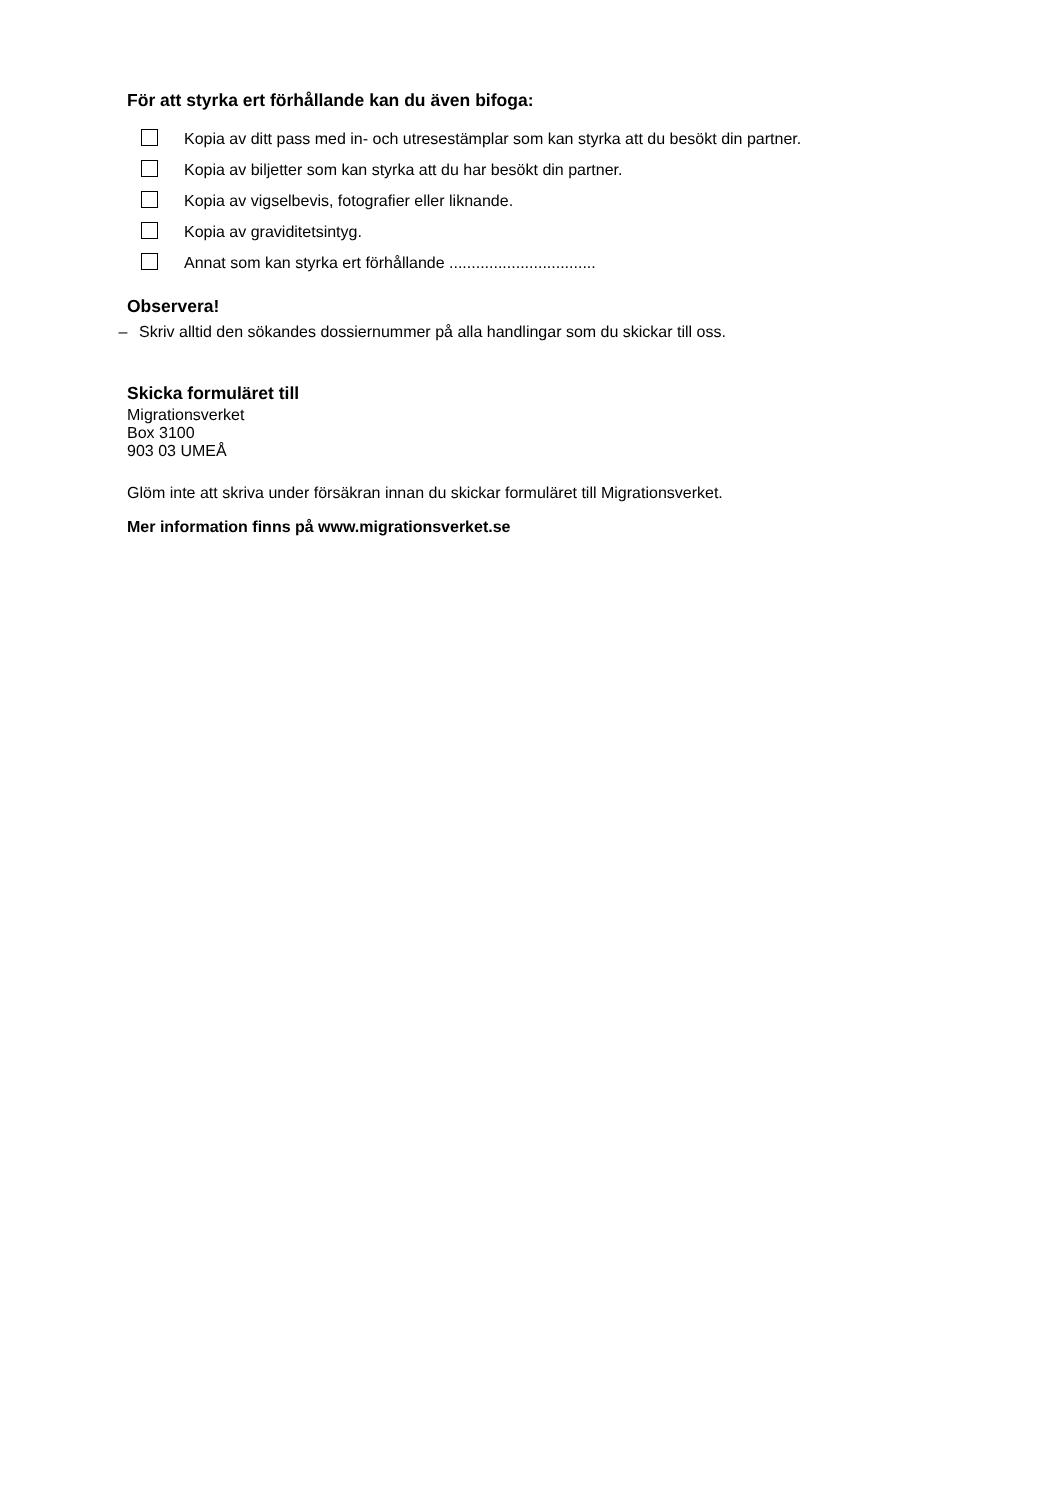För att styrka ert förhållande kan du även bifoga:
Kopia av ditt pass med in- och utresestämplar som kan styrka att du besökt din partner.
Kopia av biljetter som kan styrka att du har besökt din partner.
Kopia av vigselbevis, fotografier eller liknande.
Kopia av graviditetsintyg.
Annat som kan styrka ert förhållande .................................
Observera!
– Skriv alltid den sökandes dossiernummer på alla handlingar som du skickar till oss.
Skicka formuläret till
Migrationsverket
Box 3100
903 03 UMEÅ
Glöm inte att skriva under försäkran innan du skickar formuläret till Migrationsverket.
Mer information finns på www.migrationsverket.se